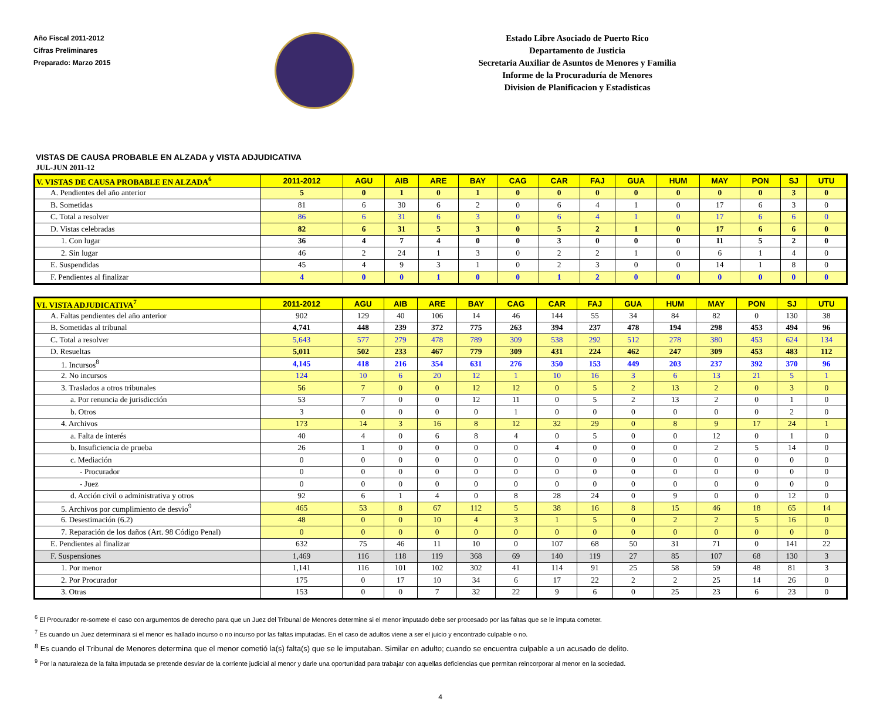Año Fiscal 2011-2012
Cifras Preliminares
Preparado: Marzo 2015
Estado Libre Asociado de Puerto Rico
Departamento de Justicia
Secretaria Auxiliar de Asuntos de Menores y Familia
Informe de la Procuraduría de Menores
Division de Planificacion y Estadisticas
VISTAS DE CAUSA PROBABLE EN ALZADA y VISTA ADJUDICATIVA
JUL-JUN 2011-12
| V. VISTAS DE CAUSA PROBABLE EN ALZADA<sup>6</sup> | 2011-2012 | AGU | AIB | ARE | BAY | CAG | CAR | FAJ | GUA | HUM | MAY | PON | SJ | UTU |
| --- | --- | --- | --- | --- | --- | --- | --- | --- | --- | --- | --- | --- | --- | --- |
| A. Pendientes del año anterior | 5 | 0 | 1 | 0 | 1 | 0 | 0 | 0 | 0 | 0 | 0 | 0 | 3 | 0 |
| B. Sometidas | 81 | 6 | 30 | 6 | 2 | 0 | 6 | 4 | 1 | 0 | 17 | 6 | 3 | 0 |
| C. Total a resolver | 86 | 6 | 31 | 6 | 3 | 0 | 6 | 4 | 1 | 0 | 17 | 6 | 6 | 0 |
| D. Vistas celebradas | 82 | 6 | 31 | 5 | 3 | 0 | 5 | 2 | 1 | 0 | 17 | 6 | 6 | 0 |
| 1. Con lugar | 36 | 4 | 7 | 4 | 0 | 0 | 3 | 0 | 0 | 0 | 11 | 5 | 2 | 0 |
| 2. Sin lugar | 46 | 2 | 24 | 1 | 3 | 0 | 2 | 2 | 1 | 0 | 6 | 1 | 4 | 0 |
| E. Suspendidas | 45 | 4 | 9 | 3 | 1 | 0 | 2 | 3 | 0 | 0 | 14 | 1 | 8 | 0 |
| F. Pendientes al finalizar | 4 | 0 | 0 | 1 | 0 | 0 | 1 | 2 | 0 | 0 | 0 | 0 | 0 | 0 |
| VI. VISTA ADJUDICATIVA<sup>7</sup> | 2011-2012 | AGU | AIB | ARE | BAY | CAG | CAR | FAJ | GUA | HUM | MAY | PON | SJ | UTU |
| --- | --- | --- | --- | --- | --- | --- | --- | --- | --- | --- | --- | --- | --- | --- |
| A. Faltas pendientes del año anterior | 902 | 129 | 40 | 106 | 14 | 46 | 144 | 55 | 34 | 84 | 82 | 0 | 130 | 38 |
| B. Sometidas al tribunal | 4,741 | 448 | 239 | 372 | 775 | 263 | 394 | 237 | 478 | 194 | 298 | 453 | 494 | 96 |
| C. Total a resolver | 5,643 | 577 | 279 | 478 | 789 | 309 | 538 | 292 | 512 | 278 | 380 | 453 | 624 | 134 |
| D. Resueltas | 5,011 | 502 | 233 | 467 | 779 | 309 | 431 | 224 | 462 | 247 | 309 | 453 | 483 | 112 |
| 1. Incursos<sup>8</sup> | 4,145 | 418 | 216 | 354 | 631 | 276 | 350 | 153 | 449 | 203 | 237 | 392 | 370 | 96 |
| 2. No incursos | 124 | 10 | 6 | 20 | 12 | 1 | 10 | 16 | 3 | 6 | 13 | 21 | 5 | 1 |
| 3. Traslados a otros tribunales | 56 | 7 | 0 | 0 | 12 | 12 | 0 | 5 | 2 | 13 | 2 | 0 | 3 | 0 |
| a. Por renuncia de jurisdicción | 53 | 7 | 0 | 0 | 12 | 11 | 0 | 5 | 2 | 13 | 2 | 0 | 1 | 0 |
| b. Otros | 3 | 0 | 0 | 0 | 0 | 1 | 0 | 0 | 0 | 0 | 0 | 0 | 2 | 0 |
| 4. Archivos | 173 | 14 | 3 | 16 | 8 | 12 | 32 | 29 | 0 | 8 | 9 | 17 | 24 | 1 |
| a. Falta de interés | 40 | 4 | 0 | 6 | 8 | 4 | 0 | 5 | 0 | 0 | 12 | 0 | 1 | 0 |
| b. Insuficiencia de prueba | 26 | 1 | 0 | 0 | 0 | 0 | 4 | 0 | 0 | 0 | 2 | 5 | 14 | 0 |
| c. Mediación | 0 | 0 | 0 | 0 | 0 | 0 | 0 | 0 | 0 | 0 | 0 | 0 | 0 | 0 |
| - Procurador | 0 | 0 | 0 | 0 | 0 | 0 | 0 | 0 | 0 | 0 | 0 | 0 | 0 | 0 |
| - Juez | 0 | 0 | 0 | 0 | 0 | 0 | 0 | 0 | 0 | 0 | 0 | 0 | 0 | 0 |
| d. Acción civil o administrativa y otros | 92 | 6 | 1 | 4 | 0 | 8 | 28 | 24 | 0 | 9 | 0 | 0 | 12 | 0 |
| 5. Archivos por cumplimiento de desvio<sup>9</sup> | 465 | 53 | 8 | 67 | 112 | 5 | 38 | 16 | 8 | 15 | 46 | 18 | 65 | 14 |
| 6. Desestimación (6.2) | 48 | 0 | 0 | 10 | 4 | 3 | 1 | 5 | 0 | 2 | 2 | 5 | 16 | 0 |
| 7. Reparación de los daños (Art. 98 Código Penal) | 0 | 0 | 0 | 0 | 0 | 0 | 0 | 0 | 0 | 0 | 0 | 0 | 0 | 0 |
| E. Pendientes al finalizar | 632 | 75 | 46 | 11 | 10 | 0 | 107 | 68 | 50 | 31 | 71 | 0 | 141 | 22 |
| F. Suspensiones | 1,469 | 116 | 118 | 119 | 368 | 69 | 140 | 119 | 27 | 85 | 107 | 68 | 130 | 3 |
| 1. Por menor | 1,141 | 116 | 101 | 102 | 302 | 41 | 114 | 91 | 25 | 58 | 59 | 48 | 81 | 3 |
| 2. Por Procurador | 175 | 0 | 17 | 10 | 34 | 6 | 17 | 22 | 2 | 2 | 25 | 14 | 26 | 0 |
| 3. Otras | 153 | 0 | 0 | 7 | 32 | 22 | 9 | 6 | 0 | 25 | 23 | 6 | 23 | 0 |
<sup>6</sup> El Procurador re-somete el caso con argumentos de derecho para que un Juez del Tribunal de Menores determine si el menor imputado debe ser procesado por las faltas que se le imputa cometer.
<sup>7</sup> Es cuando un Juez determinará si el menor es hallado incurso o no incurso por las faltas imputadas. En el caso de adultos viene a ser el juicio y encontrado culpable o no.
<sup>8</sup> Es cuando el Tribunal de Menores determina que el menor cometió la(s) falta(s) que se le imputaban. Similar en adulto; cuando se encuentra culpable a un acusado de delito.
<sup>9</sup> Por la naturaleza de la falta imputada se pretende desviar de la corriente judicial al menor y darle una oportunidad para trabajar con aquellas deficiencias que permitan reincorporar al menor en la sociedad.
4